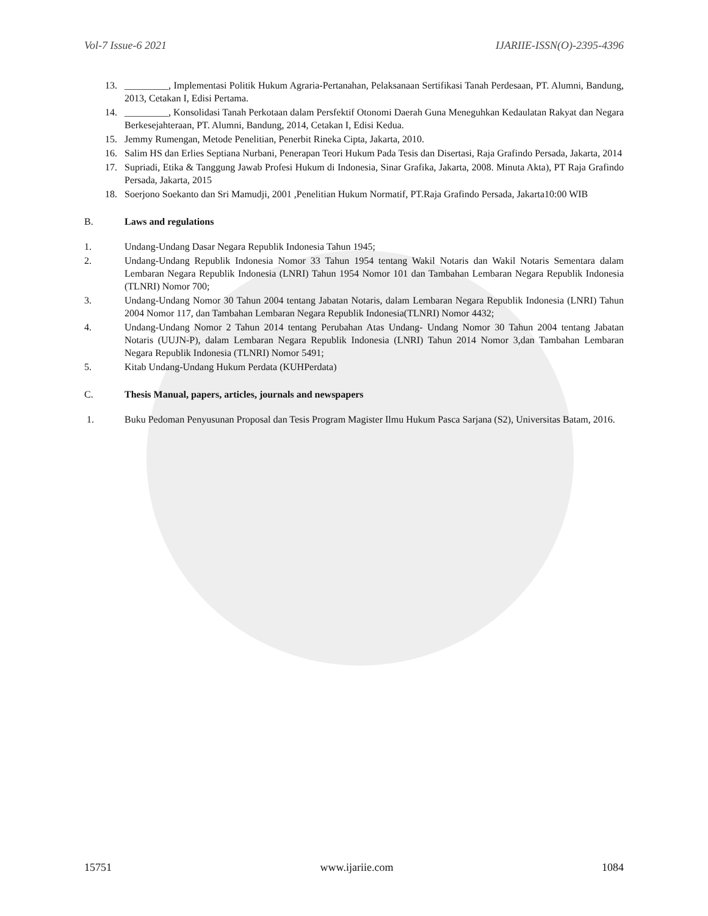Vol-7 Issue-6 2021 IJARIIE-ISSN(O)-2395-4396
13. _________, Implementasi Politik Hukum Agraria-Pertanahan, Pelaksanaan Sertifikasi Tanah Perdesaan, PT. Alumni, Bandung, 2013, Cetakan I, Edisi Pertama.
14. _________, Konsolidasi Tanah Perkotaan dalam Persfektif Otonomi Daerah Guna Meneguhkan Kedaulatan Rakyat dan Negara Berkesejahteraan, PT. Alumni, Bandung, 2014, Cetakan I, Edisi Kedua.
15. Jemmy Rumengan, Metode Penelitian, Penerbit Rineka Cipta, Jakarta, 2010.
16. Salim HS dan Erlies Septiana Nurbani, Penerapan Teori Hukum Pada Tesis dan Disertasi, Raja Grafindo Persada, Jakarta, 2014
17. Supriadi, Etika & Tanggung Jawab Profesi Hukum di Indonesia, Sinar Grafika, Jakarta, 2008. Minuta Akta), PT Raja Grafindo Persada, Jakarta, 2015
18. Soerjono Soekanto dan Sri Mamudji, 2001 ,Penelitian Hukum Normatif, PT.Raja Grafindo Persada, Jakarta10:00 WIB
B. Laws and regulations
1. Undang-Undang Dasar Negara Republik Indonesia Tahun 1945;
2. Undang-Undang Republik Indonesia Nomor 33 Tahun 1954 tentang Wakil Notaris dan Wakil Notaris Sementara dalam Lembaran Negara Republik Indonesia (LNRI) Tahun 1954 Nomor 101 dan Tambahan Lembaran Negara Republik Indonesia (TLNRI) Nomor 700;
3. Undang-Undang Nomor 30 Tahun 2004 tentang Jabatan Notaris, dalam Lembaran Negara Republik Indonesia (LNRI) Tahun 2004 Nomor 117, dan Tambahan Lembaran Negara Republik Indonesia(TLNRI) Nomor 4432;
4. Undang-Undang Nomor 2 Tahun 2014 tentang Perubahan Atas Undang- Undang Nomor 30 Tahun 2004 tentang Jabatan Notaris (UUJN-P), dalam Lembaran Negara Republik Indonesia (LNRI) Tahun 2014 Nomor 3,dan Tambahan Lembaran Negara Republik Indonesia (TLNRI) Nomor 5491;
5. Kitab Undang-Undang Hukum Perdata (KUHPerdata)
C. Thesis Manual, papers, articles, journals and newspapers
1. Buku Pedoman Penyusunan Proposal dan Tesis Program Magister Ilmu Hukum Pasca Sarjana (S2), Universitas Batam, 2016.
15751 www.ijariie.com 1084